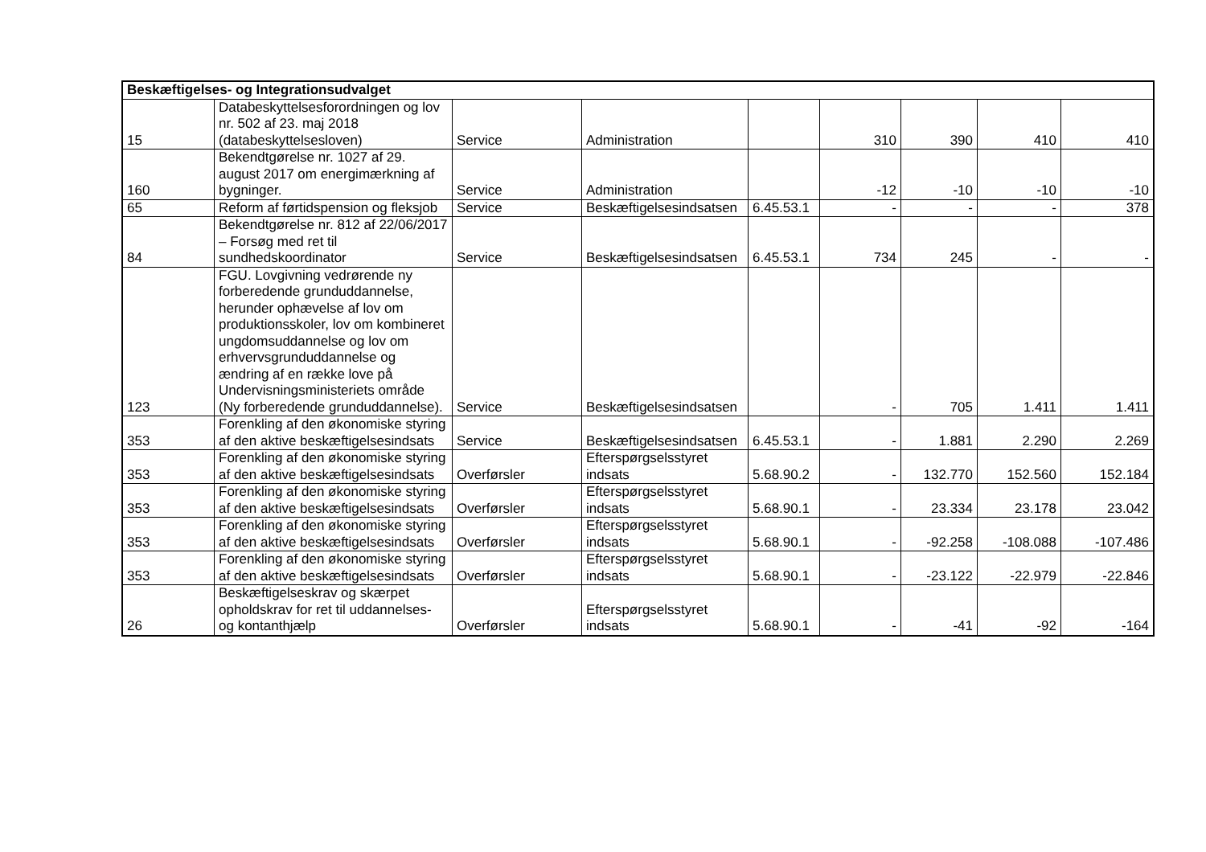| Beskæftigelses- og Integrationsudvalget | | | | | | | | |
| --- | --- | --- | --- | --- | --- | --- | --- | --- |
| 15 | Databeskyttelsesforordningen og lov nr. 502 af 23. maj 2018 (databeskyttelsesloven) | Service | Administration | | 310 | 390 | 410 | 410 |
| 160 | Bekendtgørelse nr. 1027 af 29. august 2017 om energimærkning af bygninger. | Service | Administration | | -12 | -10 | -10 | -10 |
| 65 | Reform af førtidspension og fleksjob | Service | Beskæftigelsesindsatsen | 6.45.53.1 | - | - | - | 378 |
| 84 | Bekendtgørelse nr. 812 af 22/06/2017 – Forsøg med ret til sundhedskoordinator | Service | Beskæftigelsesindsatsen | 6.45.53.1 | 734 | 245 | - | - |
| 123 | FGU. Lovgivning vedrørende ny forberedende grunduddannelse, herunder ophævelse af lov om produktionsskoler, lov om kombineret ungdomsuddannelse og lov om erhvervsgrunduddannelse og ændring af en række love på Undervisningsministeriets område (Ny forberedende grunduddannelse). | Service | Beskæftigelsesindsatsen | | - | 705 | 1.411 | 1.411 |
| 353 | Forenkling af den økonomiske styring af den aktive beskæftigelsesindsats | Service | Beskæftigelsesindsatsen | 6.45.53.1 | - | 1.881 | 2.290 | 2.269 |
| 353 | Forenkling af den økonomiske styring af den aktive beskæftigelsesindsats | Overførsler | Efterspørgselsstyret indsats | 5.68.90.2 | - | 132.770 | 152.560 | 152.184 |
| 353 | Forenkling af den økonomiske styring af den aktive beskæftigelsesindsats | Overførsler | Efterspørgselsstyret indsats | 5.68.90.1 | - | 23.334 | 23.178 | 23.042 |
| 353 | Forenkling af den økonomiske styring af den aktive beskæftigelsesindsats | Overførsler | Efterspørgselsstyret indsats | 5.68.90.1 | - | -92.258 | -108.088 | -107.486 |
| 353 | Forenkling af den økonomiske styring af den aktive beskæftigelsesindsats | Overførsler | Efterspørgselsstyret indsats | 5.68.90.1 | - | -23.122 | -22.979 | -22.846 |
| 26 | Beskæftigelseskrav og skærpet opholdskrav for ret til uddannelses- og kontanthjælp | Overførsler | Efterspørgselsstyret indsats | 5.68.90.1 | - | -41 | -92 | -164 |